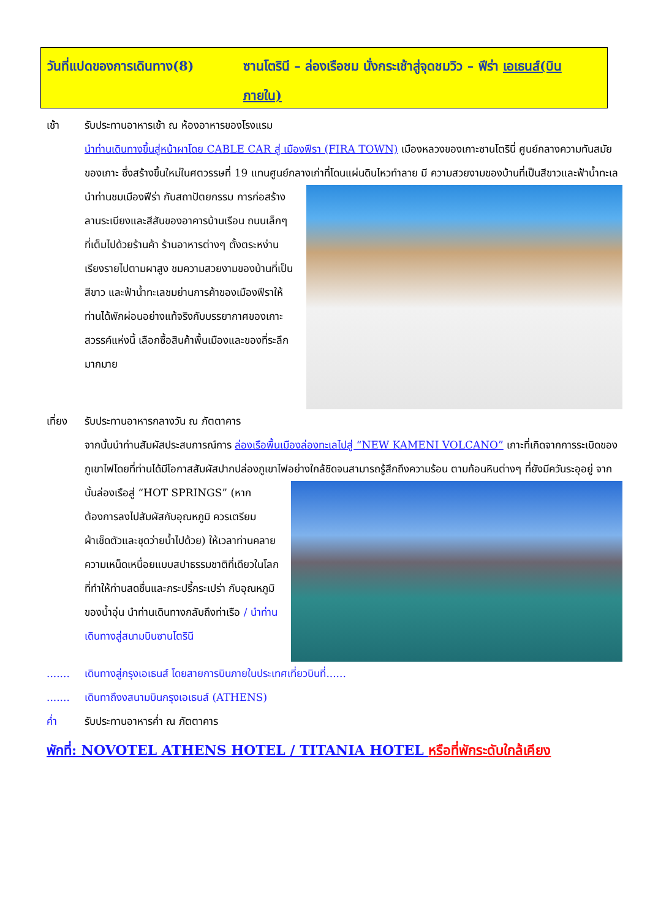วันที่แปดของการเดินทาง(8) ซานโตรินี – ล่องเรือชม นั่งกระเช้าสู่จุดชมวิว – ฟีร่า เอเธนส์(บินภายใน)
เช้า รับประทานอาหารเช้า ณ ห้องอาหารของโรงแรม
นำท่านเดินทางขึ้นสู่หน้าผาโดย CABLE CAR สู่ เมืองฟีรา (FIRA TOWN) เมืองหลวงของเกาะซานโตรินี่ ศูนย์กลางความทันสมัยของเกาะ ซึ่งสร้างขึ้นใหม่ในศตวรรษที่ 19 แทนศูนย์กลางเก่าที่โดนแผ่นดินไหวทำลาย มี
ความสวยงามของบ้านที่เป็นสีขาวและฟ้าน้ำทะเล นำท่านชมเมืองฟีร่า กับสถาปัตยกรรม การก่อสร้าง ลานระเบียงและสีสันของอาคารบ้านเรือน ถนนเล็กๆ ที่เต็มไปด้วยร้านค้า ร้านอาหารต่างๆ ตั้งตระหง่านเรียงรายไปตามผาสูง ชมความสวยงามของบ้านที่เป็นสีขาว และฟ้าน้ำทะเลชมย่านการค้าของเมืองฟีราให้ท่านได้พักผ่อนอย่างแท้จริงกับบรรยากาศของเกาะสวรรค์แห่งนี้ เลือกซื้อสินค้าพื้นเมืองและของที่ระลึกมากมาย
เที่ยง รับประทานอาหารกลางวัน ณ ภัตตาคาร
จากนั้นนำท่านสัมผัสประสบการณ์การ ล่องเรือพื้นเมืองล่องทะเลไปสู่ “NEW KAMENI VOLCANO” เกาะที่เกิดจากการระเบิดของภูเขาไฟโดยที่ท่านได้มีโอกาสสัมผัสปากปล่องภูเขาไฟอย่างใกล้ชิดจนสามารถรู้สึกถึงความร้อน
ตามก้อนหินต่างๆ ที่ยังมีควันระอุอยู่ จากนั้นล่องเรือสู่ “HOT SPRINGS” (หากต้องการลงไปสัมผัสกับอุณหภูมิ ควรเตรียมผ้าเช็ดตัวและชุดว่ายน้ำไปด้วย) ให้เวลาท่านคลายความเหน็ดเหนื่อยแบบสปาธรรมชาติที่เดียวในโลก ที่ทำให้ท่านสดชื่นและกระปรี้กระเปร่า กับอุณหภูมิของน้ำอุ่น นำท่านเดินทางกลับถึงท่าเรือ / นำท่านเดินทางสู่สนามบินซานโตรินี
.......
เดินทางสู่กรุงเอเธนส์ โดยสายการบินภายในประเทศเที่ยวบินที่......
.......
เดินทาถึงงสนามบินกรุงเอเธนส์ (ATHENS)
ค่ำ รับประทานอาหารค่ำ ณ ภัตตาคาร
พักที่: NOVOTEL ATHENS HOTEL / TITANIA HOTEL หรือที่พักระดับใกล้เคียง